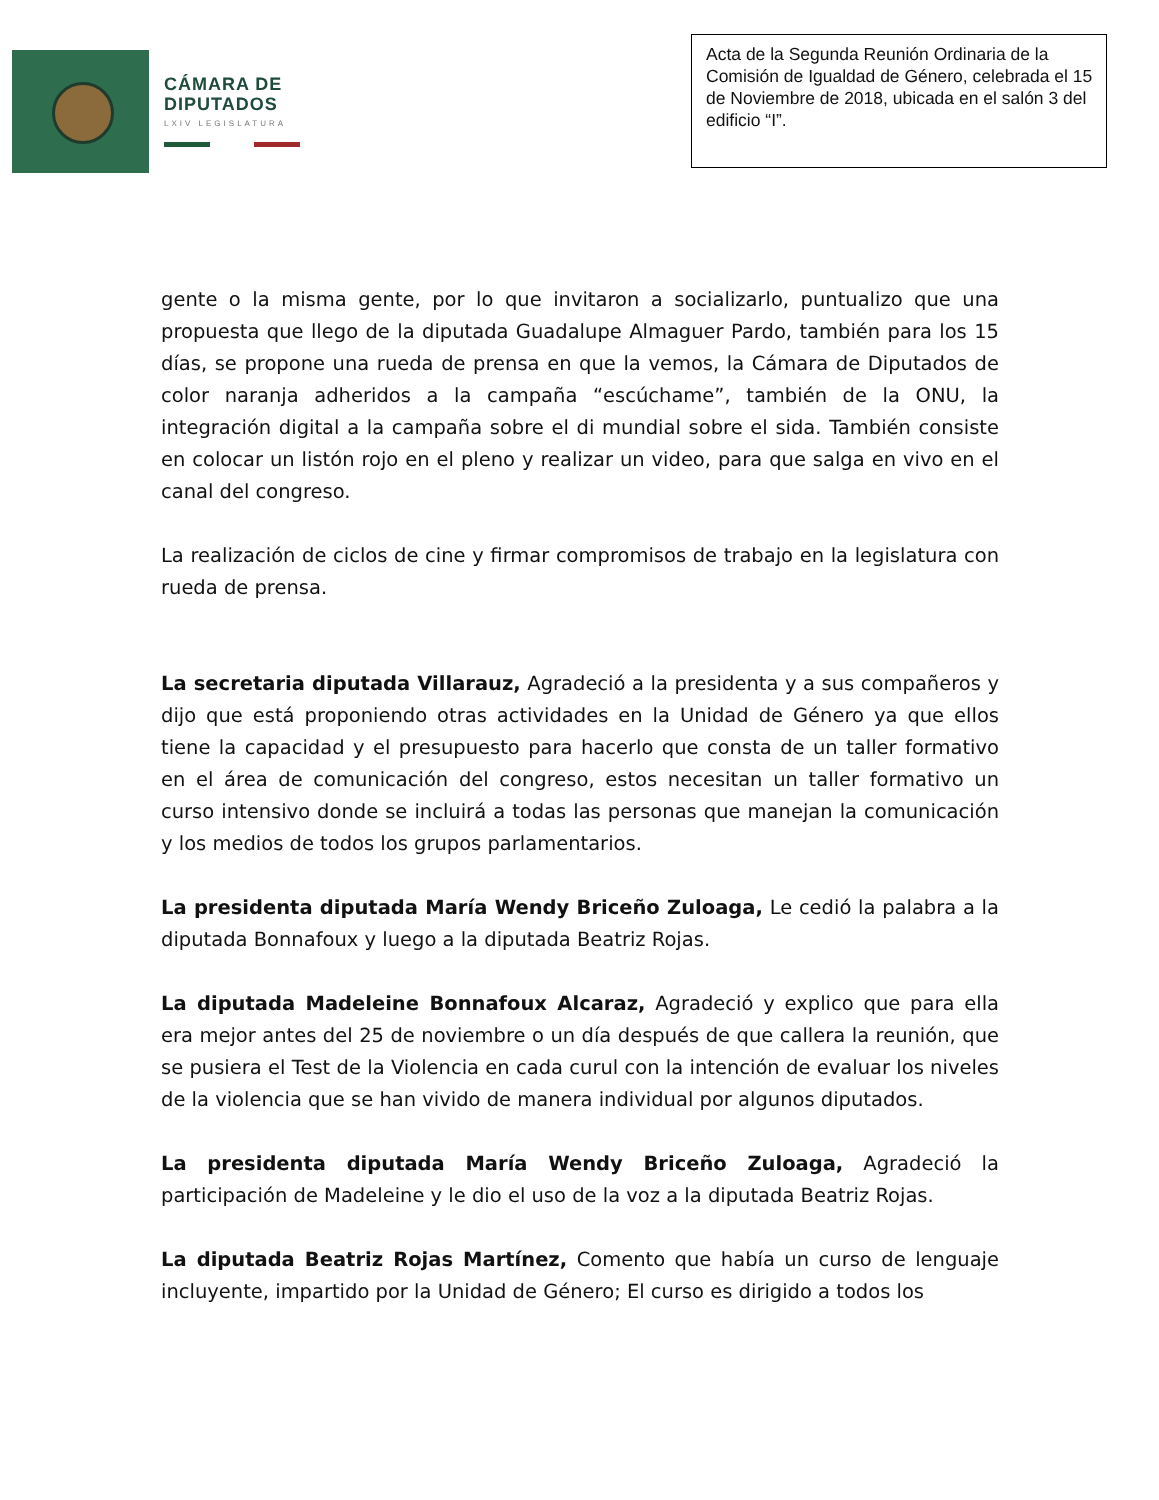CÁMARA DE
DIPUTADOS
LXIV LEGISLATURA
Acta de la Segunda Reunión Ordinaria de la Comisión de Igualdad de Género, celebrada el 15 de Noviembre de 2018, ubicada en el salón 3 del edificio “I”.
gente o la misma gente, por lo que invitaron a socializarlo, puntualizo que una propuesta que llego de la diputada Guadalupe Almaguer Pardo, también para los 15 días, se propone una rueda de prensa en que la vemos, la Cámara de Diputados de color naranja adheridos a la campaña “escúchame”, también de la ONU, la integración digital a la campaña sobre el di mundial sobre el sida. También consiste en colocar un listón rojo en el pleno y realizar un video, para que salga en vivo en el canal del congreso.
La realización de ciclos de cine y firmar compromisos de trabajo en la legislatura con rueda de prensa.
La secretaria diputada Villarauz, Agradeció a la presidenta y a sus compañeros y dijo que está proponiendo otras actividades en la Unidad de Género ya que ellos tiene la capacidad y el presupuesto para hacerlo que consta de un taller formativo en el área de comunicación del congreso, estos necesitan un taller formativo un curso intensivo donde se incluirá a todas las personas que manejan la comunicación y los medios de todos los grupos parlamentarios.
La presidenta diputada María Wendy Briceño Zuloaga, Le cedió la palabra a la diputada Bonnafoux y luego a la diputada Beatriz Rojas.
La diputada Madeleine Bonnafoux Alcaraz, Agradeció y explico que para ella era mejor antes del 25 de noviembre o un día después de que callera la reunión, que se pusiera el Test de la Violencia en cada curul con la intención de evaluar los niveles de la violencia que se han vivido de manera individual por algunos diputados.
La presidenta diputada María Wendy Briceño Zuloaga, Agradeció la participación de Madeleine y le dio el uso de la voz a la diputada Beatriz Rojas.
La diputada Beatriz Rojas Martínez, Comento que había un curso de lenguaje incluyente, impartido por la Unidad de Género; El curso es dirigido a todos los